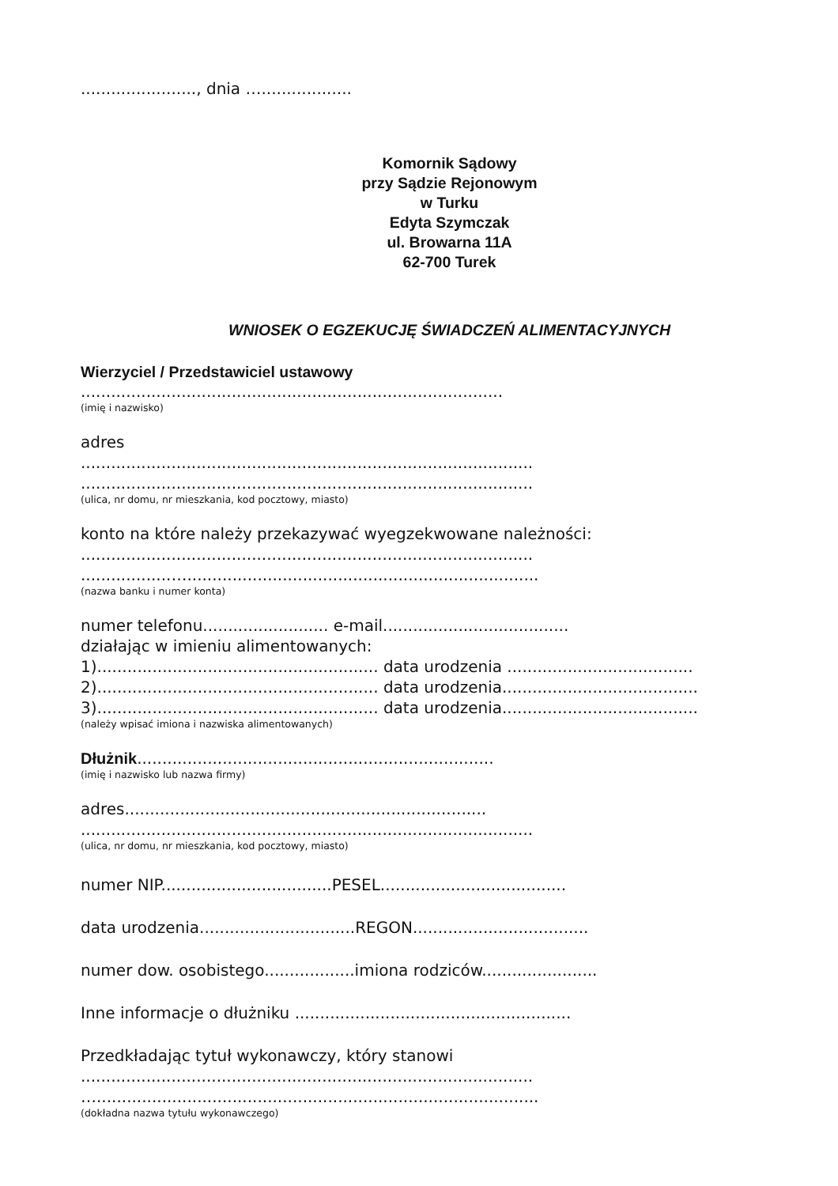......................., dnia …..................
Komornik Sądowy
przy Sądzie Rejonowym
w Turku
Edyta Szymczak
ul. Browarna 11A
62-700 Turek
WNIOSEK O EGZEKUCJĘ ŚWIADCZEŃ ALIMENTACYJNYCH
Wierzyciel / Przedstawiciel ustawowy
....................................................................................
(imię i nazwisko)
adres
..........................................................................................
..........................................................................................
(ulica, nr domu, nr mieszkania, kod pocztowy, miasto)
konto na które należy przekazywać wyegzekwowane należności:
..........................................................................................
..................…......................................................................
(nazwa banku i numer konta)
numer telefonu......................... e-mail.....................................
działając w imieniu alimentowanych:
1)........................................................ data urodzenia .....................................
2)........................................................ data urodzenia.......................................
3)........................................................ data urodzenia.......................................
(należy wpisać imiona i nazwiska alimentowanych)
Dłużnik.......................................................................
(imię i nazwisko lub nazwa firmy)
adres........................................................................
..........................................................................................
(ulica, nr domu, nr mieszkania, kod pocztowy, miasto)
numer NIP..................................PESEL.....................................
data urodzenia...............................REGON...................................
numer dow. osobistego..................imiona rodziców.......................
Inne informacje o dłużniku .......................................................
Przedkładając tytuł wykonawczy, który stanowi
..........................................................................................
…........................................................................................
(dokładna nazwa tytułu wykonawczego)